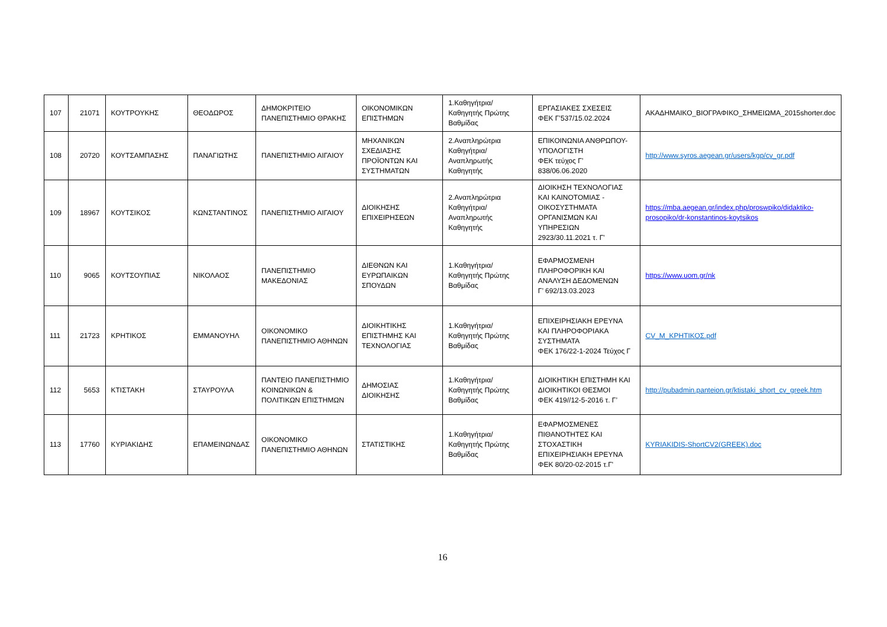| 107 | 21071 | ΚΟΥΤΡΟΥΚΗΣ | ΘΕΟΔΩΡΟΣ | ΔΗΜΟΚΡΙΤΕΙΟ ΠΑΝΕΠΙΣΤΗΜΙΟ ΘΡΑΚΗΣ | ΟΙΚΟΝΟΜΙΚΩΝ ΕΠΙΣΤΗΜΩΝ | 1.Καθηγήτρια/Καθηγητής Πρώτης Βαθμίδας | ΕΡΓΑΣΙΑΚΕΣ ΣΧΕΣΕΙΣ ΦΕΚ Γ’537/15.02.2024 | ΑΚΑΔΗΜΑΙΚΟ_ΒΙΟΓΡΑΦΙΚΟ_ΣΗΜΕΙΩΜΑ_2015shorter.doc |
| 108 | 20720 | ΚΟΥΤΣΑΜΠΑΣΗΣ | ΠΑΝΑΓΙΩΤΗΣ | ΠΑΝΕΠΙΣΤΗΜΙΟ ΑΙΓΑΙΟΥ | ΜΗΧΑΝΙΚΩΝ ΣΧΕΔΙΑΣΗΣ ΠΡΟΪΟΝΤΩΝ ΚΑΙ ΣΥΣΤΗΜΑΤΩΝ | 2.Αναπληρώτρια Καθηγήτρια/Αναπληρωτής Καθηγητής | ΕΠΙΚΟΙΝΩΝΙΑ ΑΝΘΡΩΠΟΥ-ΥΠΟΛΟΓΙΣΤΗ ΦΕΚ τεύχος Γ’ 838/06.06.2020 | http://www.syros.aegean.gr/users/kgp/cv_gr.pdf |
| 109 | 18967 | ΚΟΥΤΣΙΚΟΣ | ΚΩΝΣΤΑΝΤΙΝΟΣ | ΠΑΝΕΠΙΣΤΗΜΙΟ ΑΙΓΑΙΟΥ | ΔΙΟΙΚΗΣΗΣ ΕΠΙΧΕΙΡΗΣΕΩΝ | 2.Αναπληρώτρια Καθηγήτρια/Αναπληρωτής Καθηγητής | ΔΙΟΙΚΗΣΗ ΤΕΧΝΟΛΟΓΙΑΣ ΚΑΙ ΚΑΙΝΟΤΟΜΙΑΣ - ΟΙΚΟΣΥΣΤΗΜΑΤΑ ΟΡΓΑΝΙΣΜΩΝ ΚΑΙ ΥΠΗΡΕΣΙΩΝ 2923/30.11.2021 τ. Γ' | https://mba.aegean.gr/index.php/proswpiko/didaktiko-prosopiko/dr-konstantinos-koytsikos |
| 110 | 9065 | ΚΟΥΤΣΟΥΠΙΑΣ | ΝΙΚΟΛΑΟΣ | ΠΑΝΕΠΙΣΤΗΜΙΟ ΜΑΚΕΔΟΝΙΑΣ | ΔΙΕΘΝΩΝ ΚΑΙ ΕΥΡΩΠΑΙΚΩΝ ΣΠΟΥΔΩΝ | 1.Καθηγήτρια/Καθηγητής Πρώτης Βαθμίδας | ΕΦΑΡΜΟΣΜΕΝΗ ΠΛΗΡΟΦΟΡΙΚΗ ΚΑΙ ΑΝΑΛΥΣΗ ΔΕΔΟΜΕΝΩΝ Γ’ 692/13.03.2023 | https://www.uom.gr/nk |
| 111 | 21723 | ΚΡΗΤΙΚΟΣ | ΕΜΜΑΝΟΥΗΛ | ΟΙΚΟΝΟΜΙΚΟ ΠΑΝΕΠΙΣΤΗΜΙΟ ΑΘΗΝΩΝ | ΔΙΟΙΚΗΤΙΚΗΣ ΕΠΙΣΤΗΜΗΣ ΚΑΙ ΤΕΧΝΟΛΟΓΙΑΣ | 1.Καθηγήτρια/Καθηγητής Πρώτης Βαθμίδας | ΕΠΙΧΕΙΡΗΣΙΑΚΗ ΕΡΕΥΝΑ ΚΑΙ ΠΛΗΡΟΦΟΡΙΑΚΑ ΣΥΣΤΗΜΑΤΑ ΦΕΚ 176/22-1-2024 Τεύχος Γ | CV_M_ΚΡΗΤΙΚΟΣ.pdf |
| 112 | 5653 | ΚΤΙΣΤΑΚΗ | ΣΤΑΥΡΟΥΛΑ | ΠΑΝΤΕΙΟ ΠΑΝΕΠΙΣΤΗΜΙΟ ΚΟΙΝΩΝΙΚΩΝ & ΠΟΛΙΤΙΚΩΝ ΕΠΙΣΤΗΜΩΝ | ΔΗΜΟΣΙΑΣ ΔΙΟΙΚΗΣΗΣ | 1.Καθηγήτρια/Καθηγητής Πρώτης Βαθμίδας | ΔΙΟΙΚΗΤΙΚΗ ΕΠΙΣΤΗΜΗ ΚΑΙ ΔΙΟΙΚΗΤΙΚΟΙ ΘΕΣΜΟΙ ΦΕΚ 419//12-5-2016 τ. Γ’ | http://pubadmin.panteion.gr/ktistaki_short_cv_greek.htm |
| 113 | 17760 | ΚΥΡΙΑΚΙΔΗΣ | ΕΠΑΜΕΙΝΩΝΔΑΣ | ΟΙΚΟΝΟΜΙΚΟ ΠΑΝΕΠΙΣΤΗΜΙΟ ΑΘΗΝΩΝ | ΣΤΑΤΙΣΤΙΚΗΣ | 1.Καθηγήτρια/Καθηγητής Πρώτης Βαθμίδας | ΕΦΑΡΜΟΣΜΕΝΕΣ ΠΙΘΑΝΟΤΗΤΕΣ ΚΑΙ ΣΤΟΧΑΣΤΙΚΗ ΕΠΙΧΕΙΡΗΣΙΑΚΗ ΕΡΕΥΝΑ ΦΕΚ 80/20-02-2015 τ.Γ' | KYRIAKIDIS-ShortCV2(GREEK).doc |
16